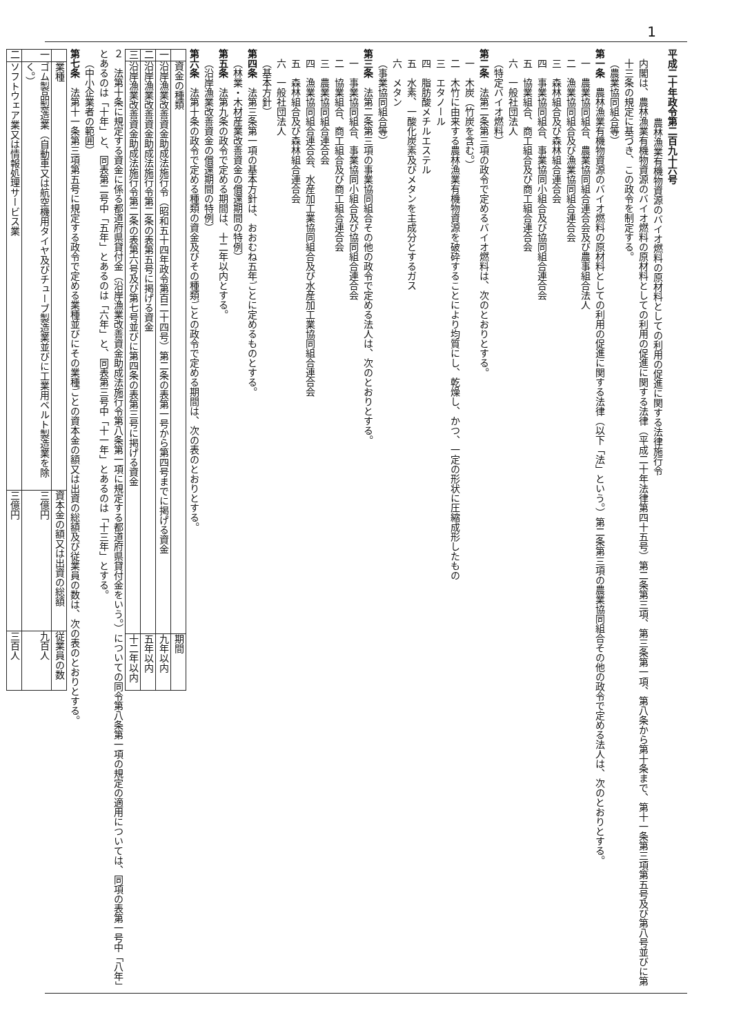1
平成二十年政令第二百九十六号
農林漁業有機物資源のバイオ燃料の原材料としての利用の促進に関する法律施行令
内閣は、農林漁業有機物資源のバイオ燃料の原材料としての利用の促進に関する法律（平成二十年法律第四十五号）第二条第三項、第三条第一項、第八条から第十条まで、第十一条第三項第五号及び第八号並びに第十三条の規定に基づき、この政令を制定する。
（農業協同組合等）
第一条　農林漁業有機物資源のバイオ燃料の原材料としての利用の促進に関する法律（以下「法」という。）第二条第三項の農業協同組合その他の政令で定める法人は、次のとおりとする。
一　農業協同組合、農業協同組合連合会及び農事組合法人
二　漁業協同組合及び漁業協同組合連合会
三　森林組合及び森林組合連合会
四　事業協同組合、事業協同小組合及び協同組合連合会
五　協業組合、商工組合及び商工組合連合会
六　一般社団法人
（特定バイオ燃料）
第二条　法第二条第三項の政令で定めるバイオ燃料は、次のとおりとする。
一　木炭（竹炭を含む。）
二　木竹に由来する農林漁業有機物資源を破砕することにより均質にし、乾燥し、かつ、一定の形状に圧縮成形したもの
三　エタノール
四　脂肪酸メチルエステル
五　水素、一酸化炭素及びメタンを主成分とするガス
六　メタン
（事業協同組合等）
第三条　法第二条第三項の事業協同組合その他の政令で定める法人は、次のとおりとする。
一　事業協同組合、事業協同小組合及び協同組合連合会
二　協業組合、商工組合及び商工組合連合会
三　農業協同組合連合会
四　漁業協同組合連合会、水産加工業協同組合及び水産加工業協同組合連合会
五　森林組合及び森林組合連合会
六　一般社団法人
（基本方針）
第四条　法第三条第一項の基本方針は、おおむね五年ごとに定めるものとする。
（林業・木材産業改善資金の償還期間の特例）
第五条　法第九条の政令で定める期間は、十二年以内とする。
（沿岸漁業改善資金の償還期間の特例）
第六条　法第十条の政令で定める種類の資金及びその種類ごとの政令で定める期間は、次の表のとおりとする。
| | 資金の種類 | 期間 |
| --- | --- | --- |
| 一 | 沿岸漁業改善資金助成法施行令（昭和五十四年政令第百二十四号）第二条の表第一号から第四号までに掲げる資金 | 九年以内 |
| 二 | 沿岸漁業改善資金助成法施行令第二条の表第五号に掲げる資金 | 五年以内 |
| 三 | 沿岸漁業改善資金助成法施行令第二条の表第六号及び第七号並びに第四条の表第三号に掲げる資金 | 十二年以内 |
２　法第十条に規定する資金に係る都道府県貸付金（沿岸漁業改善資金助成法施行令第八条第一項に規定する都道府県貸付金をいう。）についての同令第八条第一項の規定の適用については、同項の表第一号中「八年」とあるのは「十年」と、同表第二号中「五年」とあるのは「六年」と、同表第三号中「十一年」とあるのは「十三年」とする。
（中小企業者の範囲）
第七条　法第十一条第三項第五号に規定する政令で定める業種並びにその業種ごとの資本金の額又は出資の総額及び従業員の数は、次の表のとおりとする。
| | 業種 | 資本金の額又は出資の総額 | 従業員の数 |
| --- | --- | --- | --- |
| 一 | ゴム製品製造業（自動車又は航空機用タイヤ及びチューブ製造業並びに工業用ベルト製造業を除く。） | 三億円 | 九百人 |
| 二 | ソフトウェア業又は情報処理サービス業 | 三億円 | 三百人 |